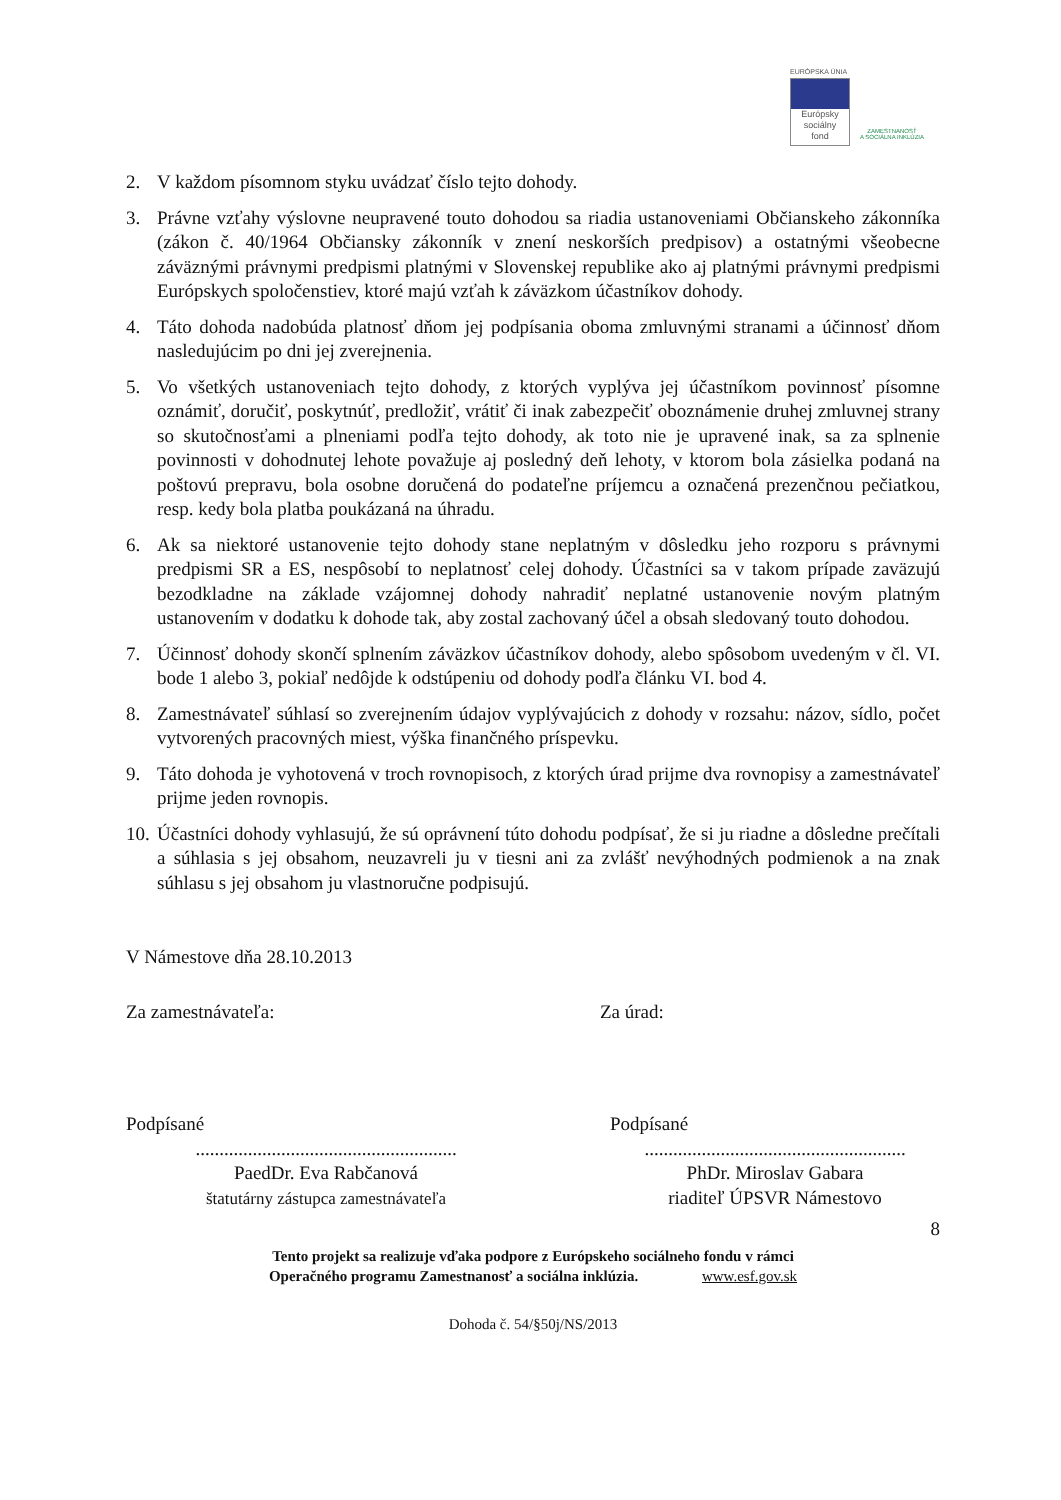EURÓPSKA ÚNIA
Európsky
sociálny
fond
ZAMESTNANOSŤ
A SOCIÁLNA INKLÚZIA
2. V každom písomnom styku uvádzať číslo tejto dohody.
3. Právne vzťahy výslovne neupravené touto dohodou sa riadia ustanoveniami Občianskeho zákonníka (zákon č. 40/1964 Občiansky zákonník v znení neskorších predpisov) a ostatnými všeobecne záväznými právnymi predpismi platnými v Slovenskej republike ako aj platnými právnymi predpismi Európskych spoločenstiev, ktoré majú vzťah k záväzkom účastníkov dohody.
4. Táto dohoda nadobúda platnosť dňom jej podpísania oboma zmluvnými stranami a účinnosť dňom nasledujúcim po dni jej zverejnenia.
5. Vo všetkých ustanoveniach tejto dohody, z ktorých vyplýva jej účastníkom povinnosť písomne oznámiť, doručiť, poskytnúť, predložiť, vrátiť či inak zabezpečiť oboznámenie druhej zmluvnej strany so skutočnosťami a plneniami podľa tejto dohody, ak toto nie je upravené inak, sa za splnenie povinnosti v dohodnutej lehote považuje aj posledný deň lehoty, v ktorom bola zásielka podaná na poštovú prepravu, bola osobne doručená do podateľne príjemcu a označená prezenčnou pečiatkou, resp. kedy bola platba poukázaná na úhradu.
6. Ak sa niektoré ustanovenie tejto dohody stane neplatným v dôsledku jeho rozporu s právnymi predpismi SR a ES, nespôsobí to neplatnosť celej dohody. Účastníci sa v takom prípade zaväzujú bezodkladne na základe vzájomnej dohody nahradiť neplatné ustanovenie novým platným ustanovením v dodatku k dohode tak, aby zostal zachovaný účel a obsah sledovaný touto dohodou.
7. Účinnosť dohody skončí splnením záväzkov účastníkov dohody, alebo spôsobom uvedeným v čl. VI. bode 1 alebo 3, pokiaľ nedôjde k odstúpeniu od dohody podľa článku VI. bod 4.
8. Zamestnávateľ súhlasí so zverejnením údajov vyplývajúcich z dohody v rozsahu: názov, sídlo, počet vytvorených pracovných miest, výška finančného príspevku.
9. Táto dohoda je vyhotovená v troch rovnopisoch, z ktorých úrad prijme dva rovnopisy a zamestnávateľ prijme jeden rovnopis.
10. Účastníci dohody vyhlasujú, že sú oprávnení túto dohodu podpísať, že si ju riadne a dôsledne prečítali a súhlasia s jej obsahom, neuzavreli ju v tiesni ani za zvlášť nevýhodných podmienok a na znak súhlasu s jej obsahom ju vlastnoručne podpisujú.
V Námestove dňa 28.10.2013
Za zamestnávateľa: Za úrad:
Podpísané
.......................................................
PaedDr. Eva Rabčanová
štatutárny zástupca zamestnávateľa
Podpísané
.......................................................
PhDr. Miroslav Gabara
riaditeľ ÚPSVR Námestovo
8
Tento projekt sa realizuje vďaka podpore z Európskeho sociálneho fondu v rámci
Operačného programu Zamestnanosť a sociálna inklúzia. www.esf.gov.sk
Dohoda č. 54/§50j/NS/2013